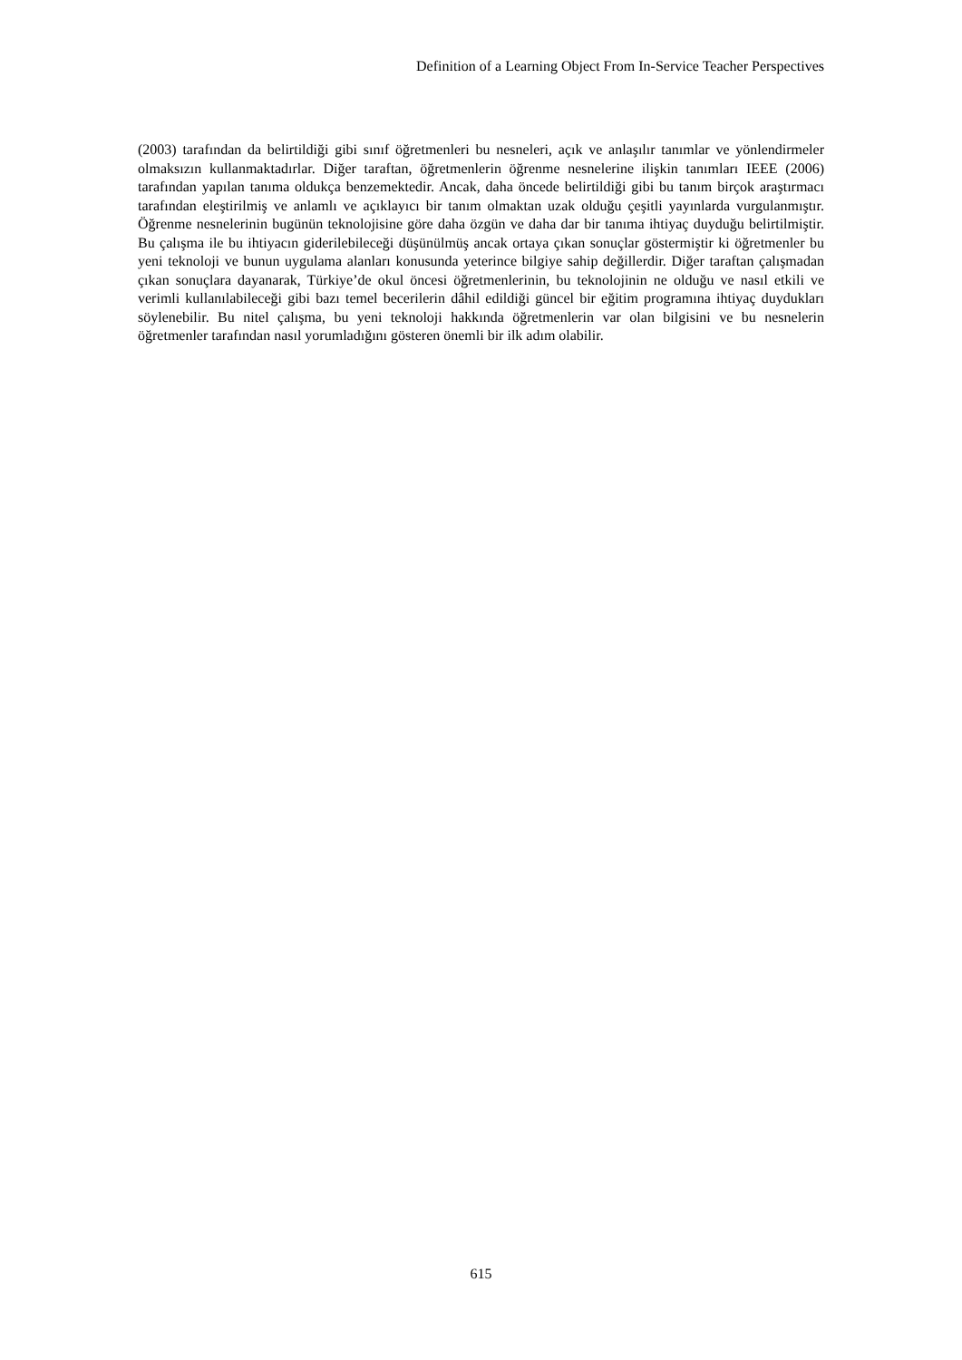Definition of a Learning Object From In-Service Teacher Perspectives
(2003) tarafından da belirtildiği gibi sınıf öğretmenleri bu nesneleri, açık ve anlaşılır tanımlar ve yönlendirmeler olmaksızın kullanmaktadırlar. Diğer taraftan, öğretmenlerin öğrenme nesnelerine ilişkin tanımları IEEE (2006) tarafından yapılan tanıma oldukça benzemektedir. Ancak, daha öncede belirtildiği gibi bu tanım birçok araştırmacı tarafından eleştirilmiş ve anlamlı ve açıklayıcı bir tanım olmaktan uzak olduğu çeşitli yayınlarda vurgulanmıştır. Öğrenme nesnelerinin bugünün teknolojisine göre daha özgün ve daha dar bir tanıma ihtiyaç duyduğu belirtilmiştir. Bu çalışma ile bu ihtiyacın giderilebileceği düşünülmüş ancak ortaya çıkan sonuçlar göstermiştir ki öğretmenler bu yeni teknoloji ve bunun uygulama alanları konusunda yeterince bilgiye sahip değillerdir. Diğer taraftan çalışmadan çıkan sonuçlara dayanarak, Türkiye’de okul öncesi öğretmenlerinin, bu teknolojinin ne olduğu ve nasıl etkili ve verimli kullanılabileceği gibi bazı temel becerilerin dâhil edildiği güncel bir eğitim programına ihtiyaç duydukları söylenebilir. Bu nitel çalışma, bu yeni teknoloji hakkında öğretmenlerin var olan bilgisini ve bu nesnelerin öğretmenler tarafından nasıl yorumladığını gösteren önemli bir ilk adım olabilir.
615